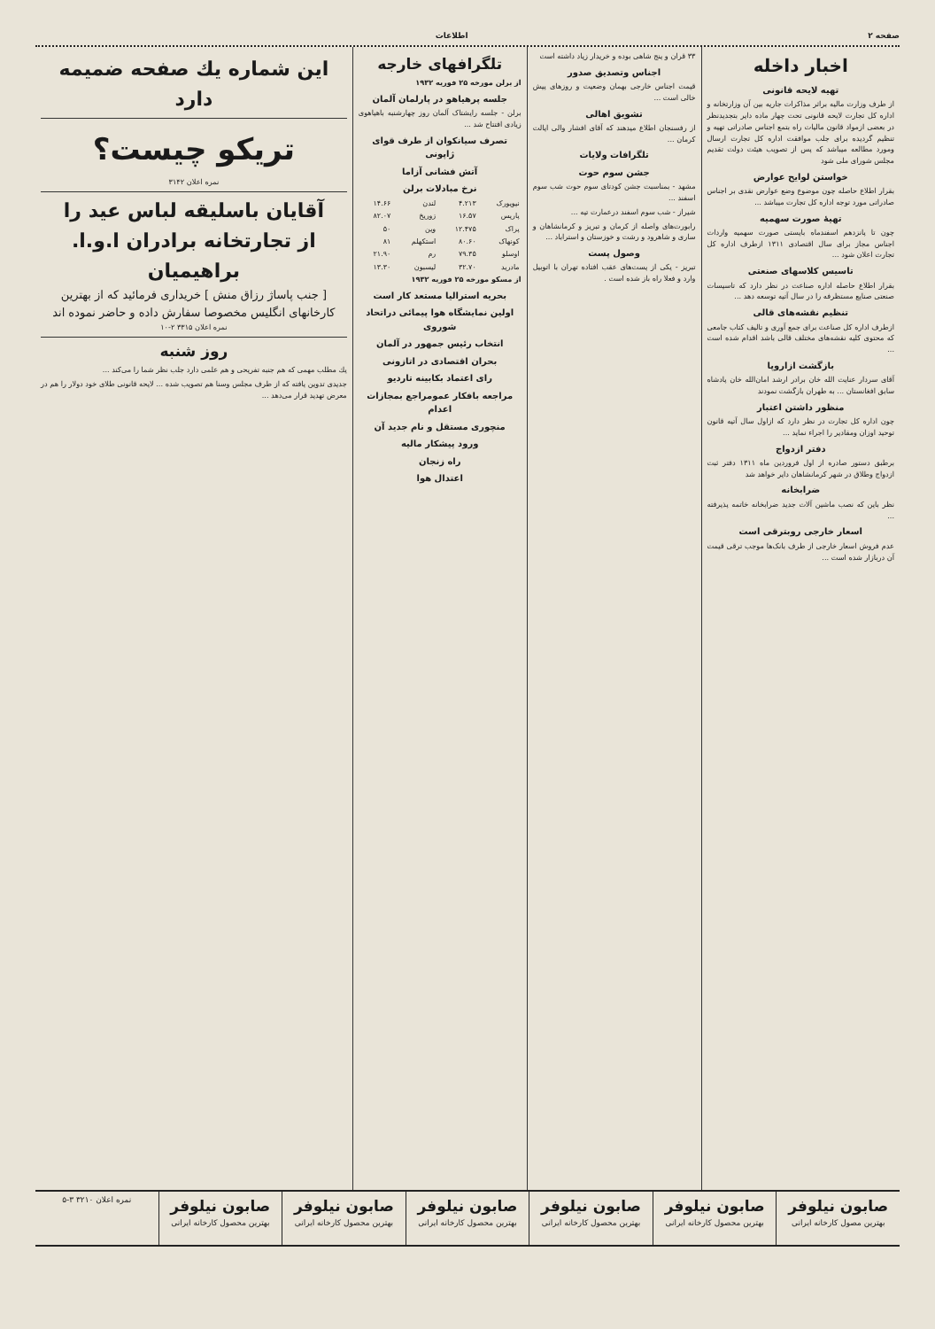صفحه ۲ اطلاعات
اخبار داخله
تهیه لایحه قانونی
از طرف وزارت مالیه براثر مذاکرات جاریه بین آن وزارتخانه و اداره کل تجارت لایحه قانونی تحت چهار ماده دایر بتجدیدنظر در بعضی ازمواد قانون مالیات راه بتمع اجناس صادراتی تهیه و تنظیم گردیده برای جلب موافقت اداره کل تجارت ارسال ومورد مطالعه میباشد که پس از تصویب هیئت دولت تقدیم مجلس شورای ملی شود
خواستن لوایح عوارض
بقرار اطلاع حاصله چون موضوع وضع عوارض نقدی بر اجناس صادراتی مورد توجه اداره کل تجارت میباشد ...
تهیهٔ صورت سهمیه
چون تا پانزدهم اسفندماه بایستی صورت سهمیه واردات اجناس مجاز برای سال اقتصادی ۱۳۱۱ ازطرف اداره کل تجارت اعلان شود ...
تاسیس کلاسهای صنعتی
بقرار اطلاع حاصله اداره صناعت در نظر دارد که تاسیسات صنعتی صنایع مستظرفه را در سال آتیه توسعه دهد ...
تنظیم نقشه‌های قالی
ازطرف اداره کل صناعت برای جمع آوری و تالیف کتاب جامعی که محتوی کلیه نقشه‌های مختلف قالی باشد اقدام شده است ...
بازگشت ازاروپا
آقای سردار عنایت الله خان برادر ارشد امان‌الله خان پادشاه سابق افغانستان ... به طهران بازگشت نمودند
منظور داشتن اعتبار
چون اداره کل تجارت در نظر دارد که ازاول سال آتیه قانون توحید اوزان ومقادیر را اجراء نماید ...
دفتر ازدواج
برطبق دستور صادره از اول فروردین ماه ۱۳۱۱ دفتر ثبت ازدواج وطلاق در شهر کرمانشاهان دایر خواهد شد
ضرابخانه
نظر باین که نصب ماشین آلات جدید ضرابخانه خاتمه پذیرفته ...
اسعار خارجی روبترقی است
عدم فروش اسعار خارجی از طرف بانک‌ها موجب ترقی قیمت آن دربازار شده است ...
۳۳ قران و پنج شاهی بوده و خریدار زیاد داشته است
اجناس وتصدیق صدور
قیمت اجناس خارجی بهمان وضعیت و روزهای پیش خالی است ...
تشویق اهالی
از رفسنجان اطلاع میدهند که آقای افشار والی ایالت کرمان ...
تلگرافات ولایات
جشن سوم حوت
مشهد - بمناسبت جشن کودتای سوم حوت شب سوم اسفند ...
شیراز - شب سوم اسفند درعمارت تپه ...
رابورت‌های واصله از کرمان و تبریز و کرمانشاهان و ساری و شاهرود و رشت و خوزستان و استراباد ...
وصول پست
تبریز - یکی از پست‌های عقب افتاده تهران با اتوبیل وارد و فعلا راه باز شده است .
تلگرافهای خارجه
از برلن مورخه ۲۵ فوریه ۱۹۳۲
جلسه پرهیاهو در پارلمان آلمان
برلن - جلسه رایشتاک آلمان روز چهارشنبه باهیاهوی زیادی افتتاح شد ...
تصرف سیانکوان از طرف قوای ژاپونی
آتش فشانی آزاما
نرخ مبادلات برلن
| نیویورک | ۴.۲۱۳ | لندن | ۱۴.۶۶ |
| پاریس | ۱۶.۵۷ | زوریخ | ۸۲.۰۷ |
| پراک | ۱۲.۴۷۵ | وین | ۵۰ |
| کونهاک | ۸۰.۶۰ | استکهلم | ۸۱ |
| اوسلو | ۷۹.۳۵ | رم | ۲۱.۹۰ |
| مادرید | ۳۲.۷۰ | لیسبون | ۱۳.۳۰ |
از مسکو مورخه ۲۵ فوریه ۱۹۳۲
بحریه استرالیا مستعد کار است
اولین نمایشگاه هوا پیمائی دراتحاد شوروی
انتخاب رئیس جمهور در آلمان
بحران اقتصادی در اتازونی
رای اعتماد بکابینه تاردیو
مراجعه بافکار عمومراجع بمجازات اعدام
منچوری مستقل و نام جدید آن
ورود پیشکار مالیه
راه زنجان
اعتدال هوا
این شماره یك صفحه ضمیمه دارد
تریکو چیست؟
نمره اعلان ۳۱۴۲
آقایان باسلیقه لباس عید را
از تجارتخانه برادران ا.و.ا. براهیمیان
[ جنب پاساژ رزاق منش ] خریداری فرمائید که از بهترین کارخانهای انگلیس مخصوصا سفارش داده و حاضر نموده اند
نمره اعلان ۳۳۱۵ ۲-۱۰
روز شنبه
یك مطلب مهمی که هم جنبه تفریحی و هم علمی دارد جلب نظر شما را می‌کند ...
جدیدی تدوین یافته که از طرف مجلس وسنا هم تصویب شده ... لایحه قانونی طلای خود دولار را هم در معرض تهدید قرار می‌دهد ...
صابون نیلوفر
بهترین مصول کارخانه ایرانی
صابون نیلوفر
بهترین محصول کارخانه ایرانی
صابون نیلوفر
بهترین محصول کارخانه ایرانی
صابون نیلوفر
بهترین محصول کارخانه ایرانی
صابون نیلوفر
بهترین محصول کارخانه ایرانی
صابون نیلوفر
بهترین محصول کارخانه ایرانی
نمره اعلان ۳۲۱۰ ۳-۵